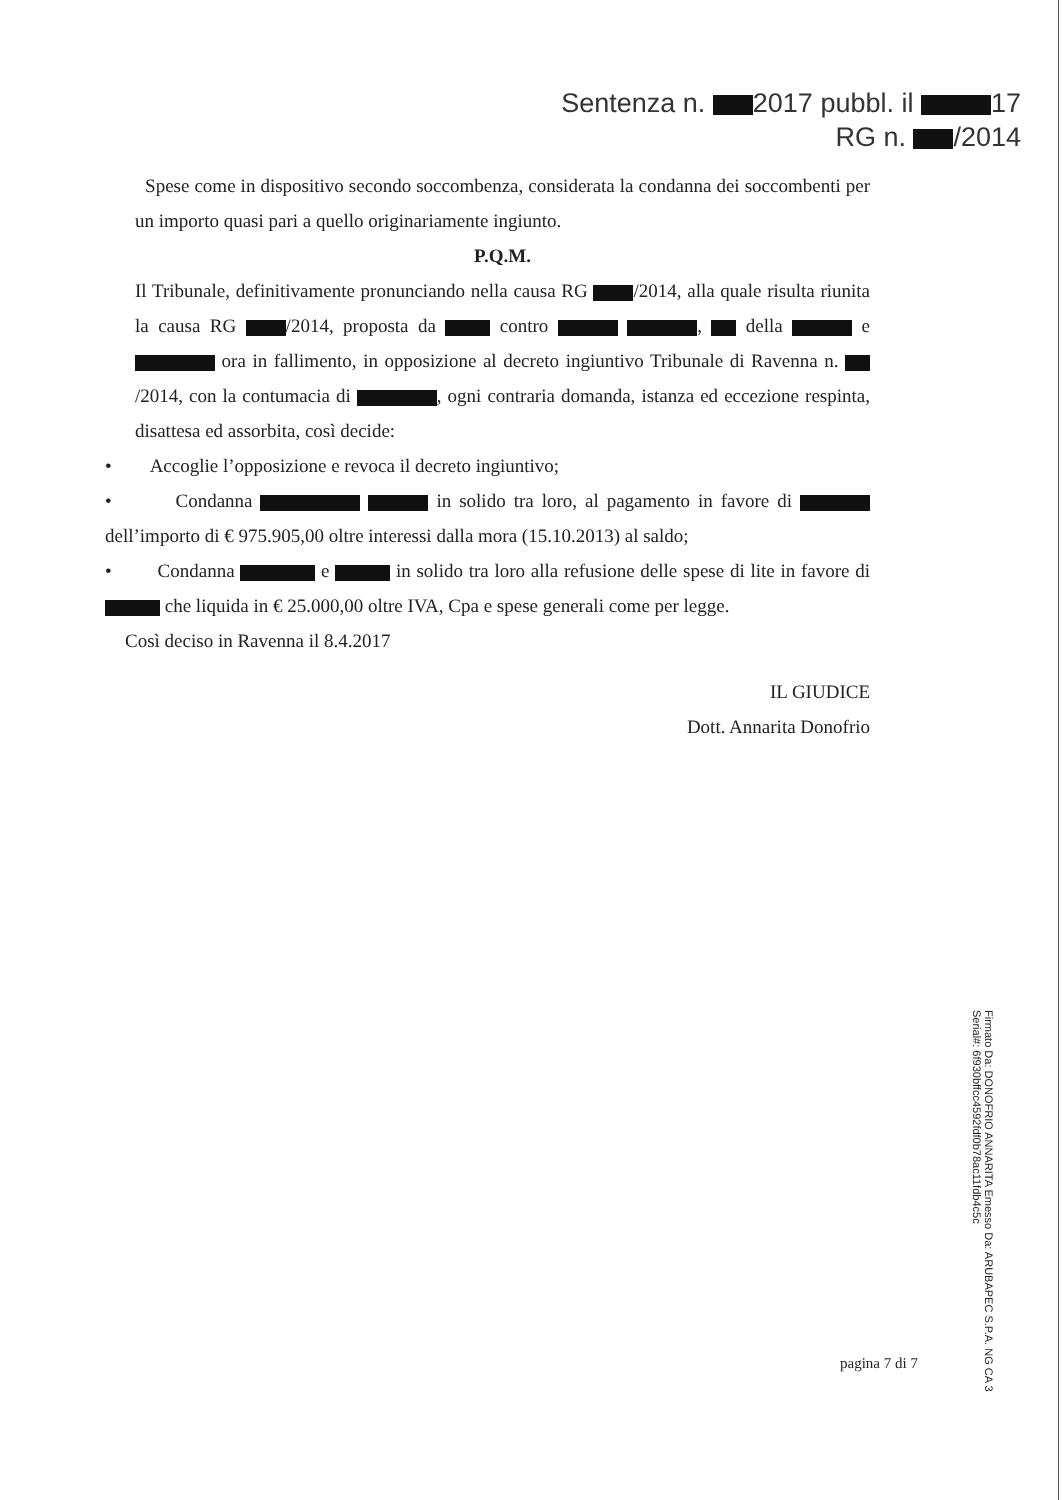Sentenza n. 2017 pubbl. il 17
RG n. /2014
Spese come in dispositivo secondo soccombenza, considerata la condanna dei soccombenti per un importo quasi pari a quello originariamente ingiunto.
P.Q.M.
Il Tribunale, definitivamente pronunciando nella causa RG /2014, alla quale risulta riunita la causa RG /2014, proposta da contro , della e ora in fallimento, in opposizione al decreto ingiuntivo Tribunale di Ravenna n. /2014, con la contumacia di , ogni contraria domanda, istanza ed eccezione respinta, disattesa ed assorbita, così decide:
• Accoglie l’opposizione e revoca il decreto ingiuntivo;
• Condanna in solido tra loro, al pagamento in favore di dell’importo di € 975.905,00 oltre interessi dalla mora (15.10.2013) al saldo;
• Condanna e in solido tra loro alla refusione delle spese di lite in favore di che liquida in € 25.000,00 oltre IVA, Cpa e spese generali come per legge.
Così deciso in Ravenna il 8.4.2017
IL GIUDICE
Dott. Annarita Donofrio
pagina 7 di 7
Firmato Da: DONOFRIO ANNARITA Emesso Da: ARUBAPEC S.P.A. NG CA 3 Serial#: 6f930bffcc4592fdf0b78ac11fdb4c5c